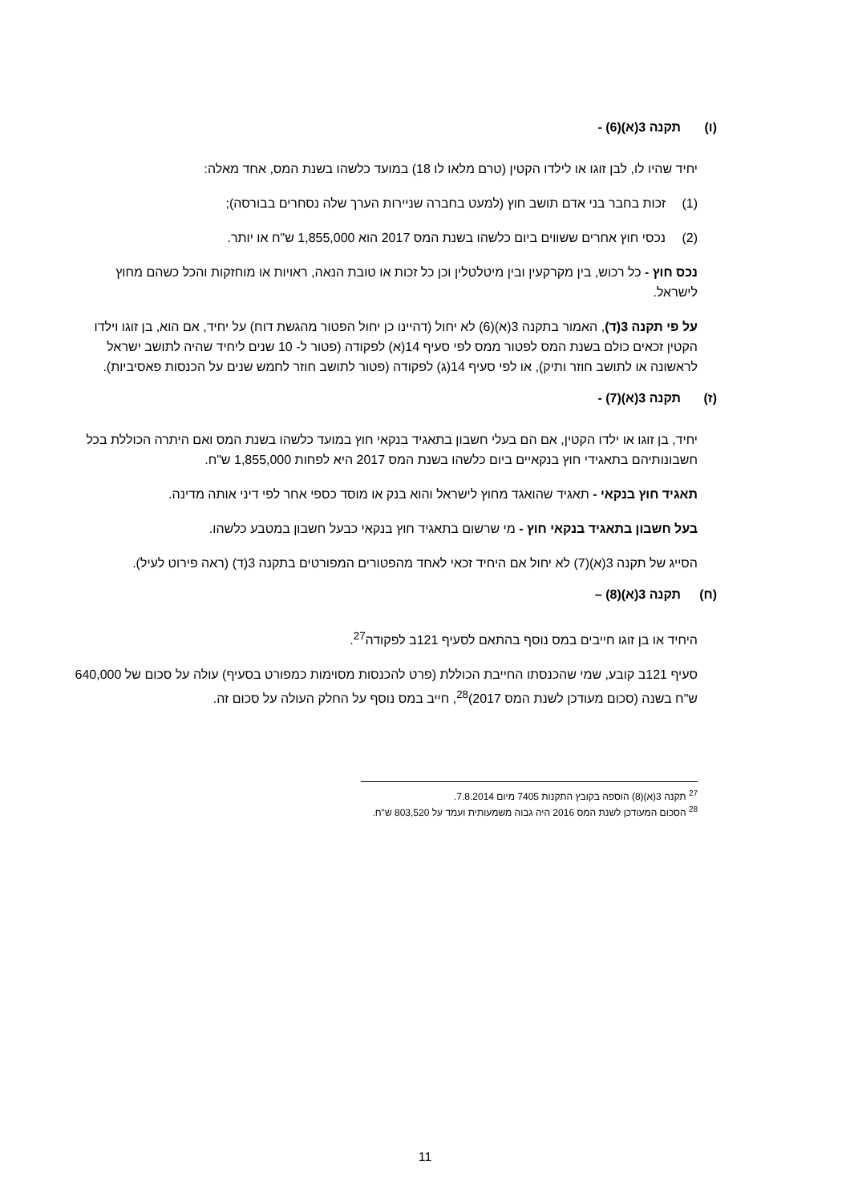(ו) תקנה 3(א)(6) -
יחיד שהיו לו, לבן זוגו או לילדו הקטין (טרם מלאו לו 18) במועד כלשהו בשנת המס, אחד מאלה:
(1) זכות בחבר בני אדם תושב חוץ (למעט בחברה שניירות הערך שלה נסחרים בבורסה);
(2) נכסי חוץ אחרים ששווים ביום כלשהו בשנת המס 2017 הוא 1,855,000 ש"ח או יותר.
נכס חוץ - כל רכוש, בין מקרקעין ובין מיטלטלין וכן כל זכות או טובת הנאה, ראויות או מוחזקות והכל כשהם מחוץ לישראל.
על פי תקנה 3(ד), האמור בתקנה 3(א)(6) לא יחול (דהיינו כן יחול הפטור מהגשת דוח) על יחיד, אם הוא, בן זוגו וילדו הקטין זכאים כולם בשנת המס לפטור ממס לפי סעיף 14(א) לפקודה (פטור ל- 10 שנים ליחיד שהיה לתושב ישראל לראשונה או לתושב חוזר ותיק), או לפי סעיף 14(ג) לפקודה (פטור לתושב חוזר לחמש שנים על הכנסות פאסיביות).
(ז) תקנה 3(א)(7) -
יחיד, בן זוגו או ילדו הקטין, אם הם בעלי חשבון בתאגיד בנקאי חוץ במועד כלשהו בשנת המס ואם היתרה הכוללת בכל חשבונותיהם בתאגידי חוץ בנקאיים ביום כלשהו בשנת המס 2017 היא לפחות 1,855,000 ש"ח.
תאגיד חוץ בנקאי - תאגיד שהואגד מחוץ לישראל והוא בנק או מוסד כספי אחר לפי דיני אותה מדינה.
בעל חשבון בתאגיד בנקאי חוץ - מי שרשום בתאגיד חוץ בנקאי כבעל חשבון במטבע כלשהו.
הסייג של תקנה 3(א)(7) לא יחול אם היחיד זכאי לאחד מהפטורים המפורטים בתקנה 3(ד) (ראה פירוט לעיל).
(ח) תקנה 3(א)(8) –
היחיד או בן זוגו חייבים במס נוסף בהתאם לסעיף 121ב לפקודה<sup>27</sup>.
סעיף 121ב קובע, שמי שהכנסתו החייבת הכוללת (פרט להכנסות מסוימות כמפורט בסעיף) עולה על סכום של 640,000 ש"ח בשנה (סכום מעודכן לשנת המס 2017)<sup>28</sup>, חייב במס נוסף על החלק העולה על סכום זה.
<sup>27</sup> תקנה 3(א)(8) הוספה בקובץ התקנות 7405 מיום 7.8.2014.
<sup>28</sup> הסכום המעודכן לשנת המס 2016 היה גבוה משמעותית ועמד על 803,520 ש"ח.
11